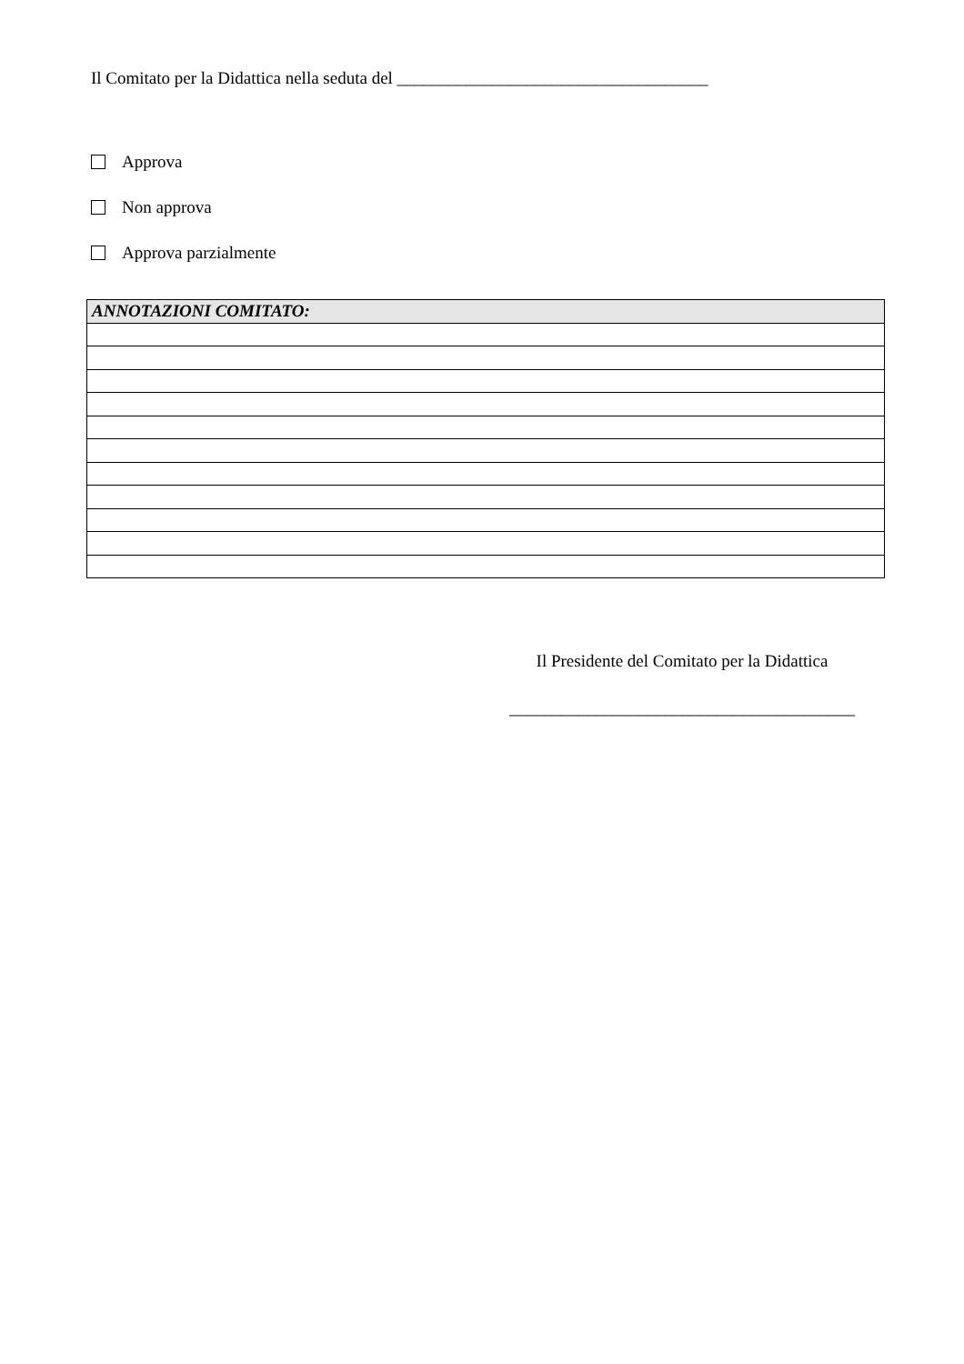Il Comitato per la Didattica nella seduta del ____________________________________
Approva
Non approva
Approva parzialmente
| ANNOTAZIONI COMITATO: |
| --- |
Il Presidente del Comitato per la Didattica
________________________________________